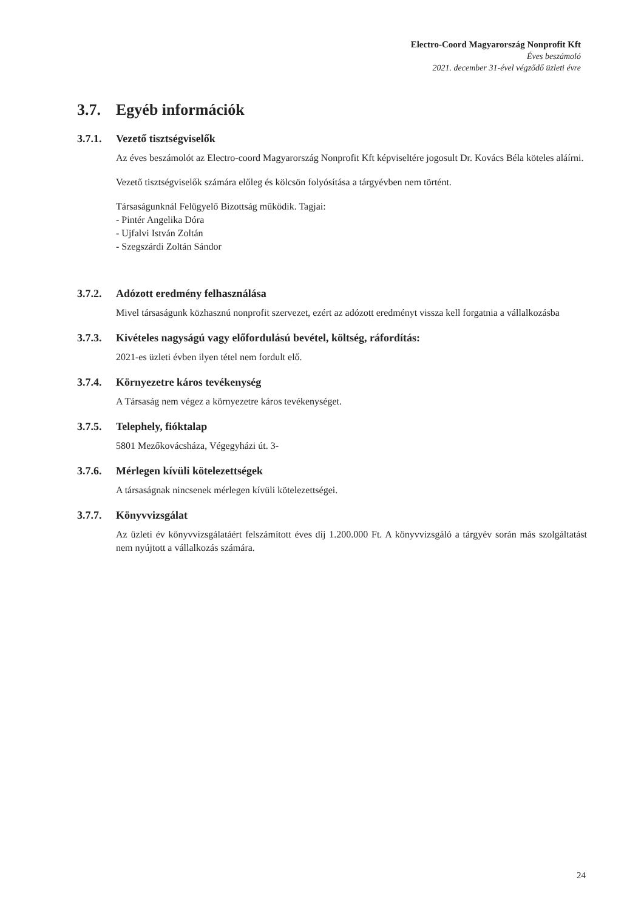Electro-Coord Magyarország Nonprofit Kft
Éves beszámoló
2021. december 31-ével végződő üzleti évre
3.7. Egyéb információk
3.7.1. Vezető tisztségviselők
Az éves beszámolót az Electro-coord Magyarország Nonprofit Kft képviseltére jogosult Dr. Kovács Béla köteles aláírni.
Vezető tisztségviselők számára előleg és kölcsön folyósítása a tárgyévben nem történt.
Társaságunknál Felügyelő Bizottság működik. Tagjai:
- Pintér Angelika Dóra
- Ujfalvi István Zoltán
- Szegszárdi Zoltán Sándor
3.7.2. Adózott eredmény felhasználása
Mivel társaságunk közhasznú nonprofit szervezet, ezért az adózott eredményt vissza kell forgatnia a vállalkozásba
3.7.3. Kivételes nagyságú vagy előfordulású bevétel, költség, ráfordítás:
2021-es üzleti évben ilyen tétel nem fordult elő.
3.7.4. Környezetre káros tevékenység
A Társaság nem végez a környezetre káros tevékenységet.
3.7.5. Telephely, fióktalap
5801 Mezőkovácsháza, Végegyházi út. 3-
3.7.6. Mérlegen kívüli kötelezettségek
A társaságnak nincsenek mérlegen kívüli kötelezettségei.
3.7.7. Könyvvizsgálat
Az üzleti év könyvvizsgálatáért felszámított éves díj 1.200.000 Ft. A könyvvizsgáló a tárgyév során más szolgáltatást nem nyújtott a vállalkozás számára.
24